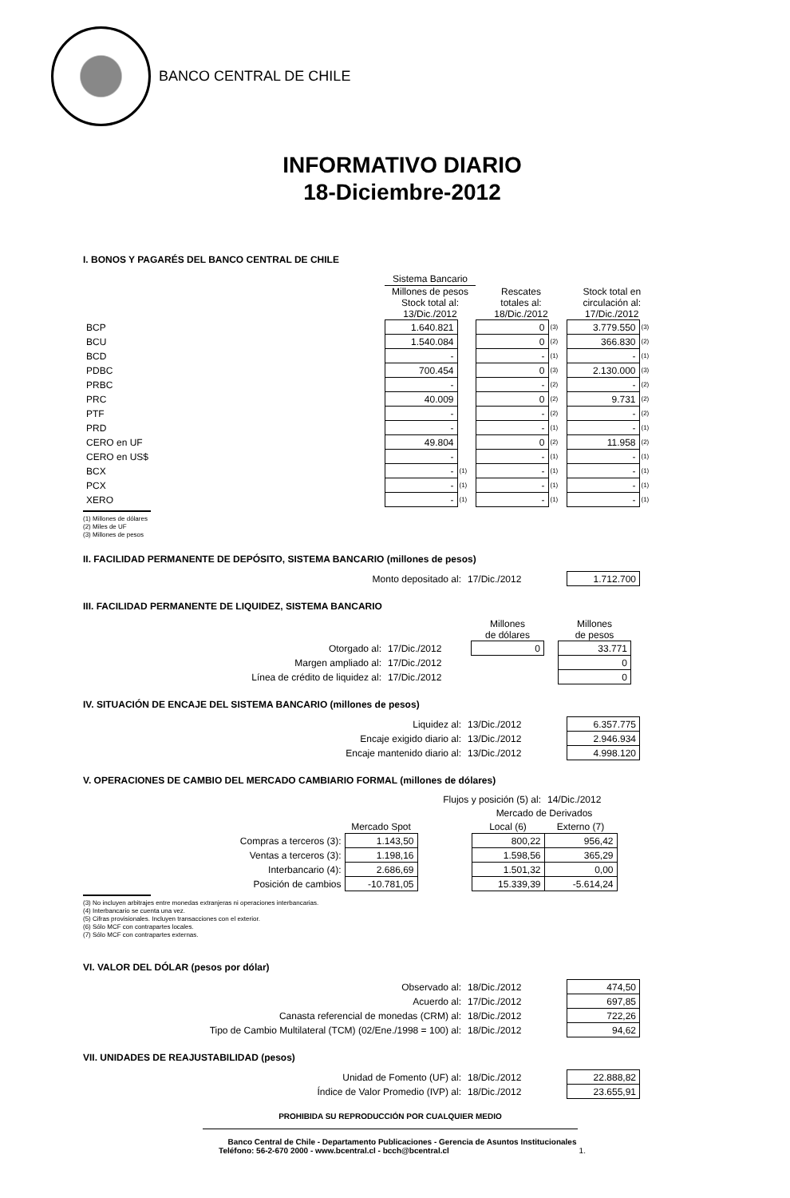BANCO CENTRAL DE CHILE
INFORMATIVO DIARIO
18-Diciembre-2012
I. BONOS Y PAGARÉS DEL BANCO CENTRAL DE CHILE
| | Sistema Bancario | | | | | |
| | Millones de pesos Stock total al: 13/Dic./2012 | | Rescates totales al: 18/Dic./2012 | | Stock total en circulación al: 17/Dic./2012 | |
| BCP | 1.640.821 | | 0 | (3) | 3.779.550 | (3) |
| BCU | 1.540.084 | | 0 | (2) | 366.830 | (2) |
| BCD | - | | - | (1) | - | (1) |
| PDBC | 700.454 | | 0 | (3) | 2.130.000 | (3) |
| PRBC | - | | - | (2) | - | (2) |
| PRC | 40.009 | | 0 | (2) | 9.731 | (2) |
| PTF | - | | - | (2) | - | (2) |
| PRD | - | | - | (1) | - | (1) |
| CERO en UF | 49.804 | | 0 | (2) | 11.958 | (2) |
| CERO en US$ | - | | - | (1) | - | (1) |
| BCX | - | (1) | - | (1) | - | (1) |
| PCX | - | (1) | - | (1) | - | (1) |
| XERO | - | (1) | - | (1) | - | (1) |
(1) Millones de dólares
(2) Miles de UF
(3) Millones de pesos
II. FACILIDAD PERMANENTE DE DEPÓSITO, SISTEMA BANCARIO (millones de pesos)
| Monto depositado al: | 17/Dic./2012 | 1.712.700 |
III. FACILIDAD PERMANENTE DE LIQUIDEZ, SISTEMA BANCARIO
| | | Millones de dólares | | Millones de pesos |
| Otorgado al: | 17/Dic./2012 | 0 | | 33.771 |
| Margen ampliado al: | 17/Dic./2012 | | | 0 |
| Línea de crédito de liquidez al: | 17/Dic./2012 | | | 0 |
IV. SITUACIÓN DE ENCAJE DEL SISTEMA BANCARIO (millones de pesos)
| Liquidez al: | 13/Dic./2012 | 6.357.775 |
| Encaje exigido diario al: | 13/Dic./2012 | 2.946.934 |
| Encaje mantenido diario al: | 13/Dic./2012 | 4.998.120 |
V. OPERACIONES DE CAMBIO DEL MERCADO CAMBIARIO FORMAL (millones de dólares)
| Flujos y posición (5) al: | | | | 14/Dic./2012 |
| | | | Mercado de Derivados | |
| | Mercado Spot | | Local (6) | Externo (7) |
| Compras a terceros (3): | 1.143,50 | | 800,22 | 956,42 |
| Ventas a terceros (3): | 1.198,16 | | 1.598,56 | 365,29 |
| Interbancario (4): | 2.686,69 | | 1.501,32 | 0,00 |
| Posición de cambios | -10.781,05 | | 15.339,39 | -5.614,24 |
(3) No incluyen arbitrajes entre monedas extranjeras ni operaciones interbancarias.
(4) Interbancario se cuenta una vez.
(5) Cifras provisionales. Incluyen transacciones con el exterior.
(6) Sólo MCF con contrapartes locales.
(7) Sólo MCF con contrapartes externas.
VI. VALOR DEL DÓLAR (pesos por dólar)
| Observado al: | 18/Dic./2012 | 474,50 |
| Acuerdo al: | 17/Dic./2012 | 697,85 |
| Canasta referencial de monedas (CRM) al: | 18/Dic./2012 | 722,26 |
| Tipo de Cambio Multilateral (TCM) (02/Ene./1998 = 100) al: | 18/Dic./2012 | 94,62 |
VII. UNIDADES DE REAJUSTABILIDAD (pesos)
| Unidad de Fomento (UF) al: | 18/Dic./2012 | 22.888,82 |
| Índice de Valor Promedio (IVP) al: | 18/Dic./2012 | 23.655,91 |
PROHIBIDA SU REPRODUCCIÓN POR CUALQUIER MEDIO
Banco Central de Chile - Departamento Publicaciones - Gerencia de Asuntos Institucionales
Teléfono: 56-2-670 2000 - www.bcentral.cl - bcch@bcentral.cl 1.